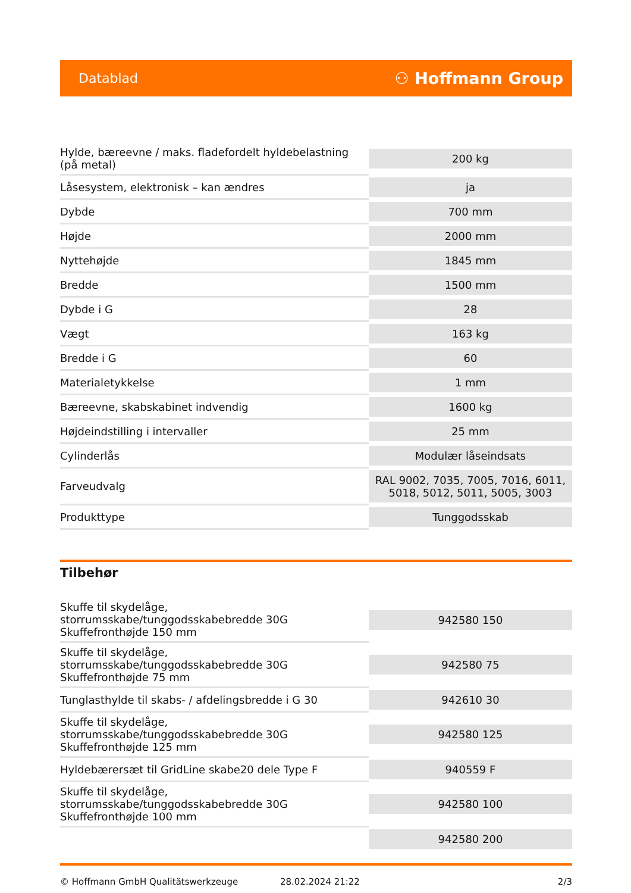Datablad ⚇ Hoffmann Group
| Hylde, bæreevne / maks. fladefordelt hyldebelastning (på metal) | 200 kg |
| Låsesystem, elektronisk – kan ændres | ja |
| Dybde | 700 mm |
| Højde | 2000 mm |
| Nyttehøjde | 1845 mm |
| Bredde | 1500 mm |
| Dybde i G | 28 |
| Vægt | 163 kg |
| Bredde i G | 60 |
| Materialetykkelse | 1 mm |
| Bæreevne, skabskabinet indvendig | 1600 kg |
| Højdeindstilling i intervaller | 25 mm |
| Cylinderlås | Modulær låseindsats |
| Farveudvalg | RAL 9002, 7035, 7005, 7016, 6011, 5018, 5012, 5011, 5005, 3003 |
| Produkttype | Tunggodsskab |
Tilbehør
| Skuffe til skydelåge, storrumsskabe/tunggodsskabebredde 30G Skuffefronthøjde 150 mm | 942580 150 |
| Skuffe til skydelåge, storrumsskabe/tunggodsskabebredde 30G Skuffefronthøjde 75 mm | 942580 75 |
| Tunglasthylde til skabs- / afdelingsbredde i G 30 | 942610 30 |
| Skuffe til skydelåge, storrumsskabe/tunggodsskabebredde 30G Skuffefronthøjde 125 mm | 942580 125 |
| Hyldebærersæt til GridLine skabe20 dele Type F | 940559 F |
| Skuffe til skydelåge, storrumsskabe/tunggodsskabebredde 30G Skuffefronthøjde 100 mm | 942580 100 |
| | 942580 200 |
© Hoffmann GmbH Qualitätswerkzeuge 28.02.2024 21:22 2/3